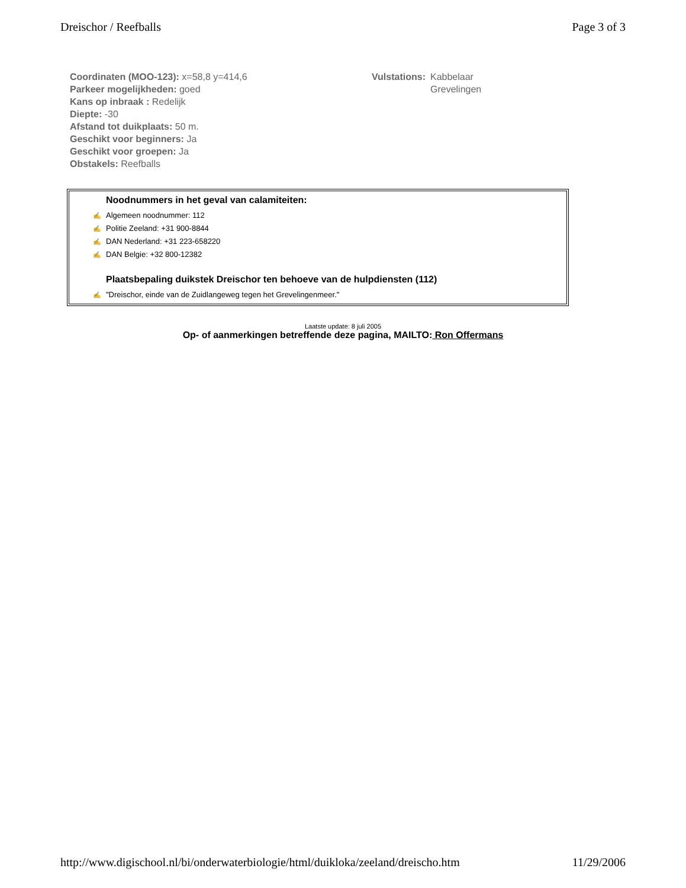Dreischor / Reefballs Page 3 of 3
Coordinaten (MOO-123): x=58,8 y=414,6
Parkeer mogelijkheden: goed
Kans op inbraak : Redelijk
Diepte: -30
Afstand tot duikplaats: 50 m.
Geschikt voor beginners: Ja
Geschikt voor groepen: Ja
Obstakels: Reefballs
Vulstations: Kabbelaar
Grevelingen
Noodnummers in het geval van calamiteiten:
✍ Algemeen noodnummer: 112
✍ Politie Zeeland: +31 900-8844
✍ DAN Nederland: +31 223-658220
✍ DAN Belgie: +32 800-12382
Plaatsbepaling duikstek Dreischor ten behoeve van de hulpdiensten (112)
✍ "Dreischor, einde van de Zuidlangeweg tegen het Grevelingenmeer."
Laatste update: 8 juli 2005
Op- of aanmerkingen betreffende deze pagina, MAILTO: Ron Offermans
http://www.digischool.nl/bi/onderwaterbiologie/html/duikloka/zeeland/dreischo.htm 11/29/2006